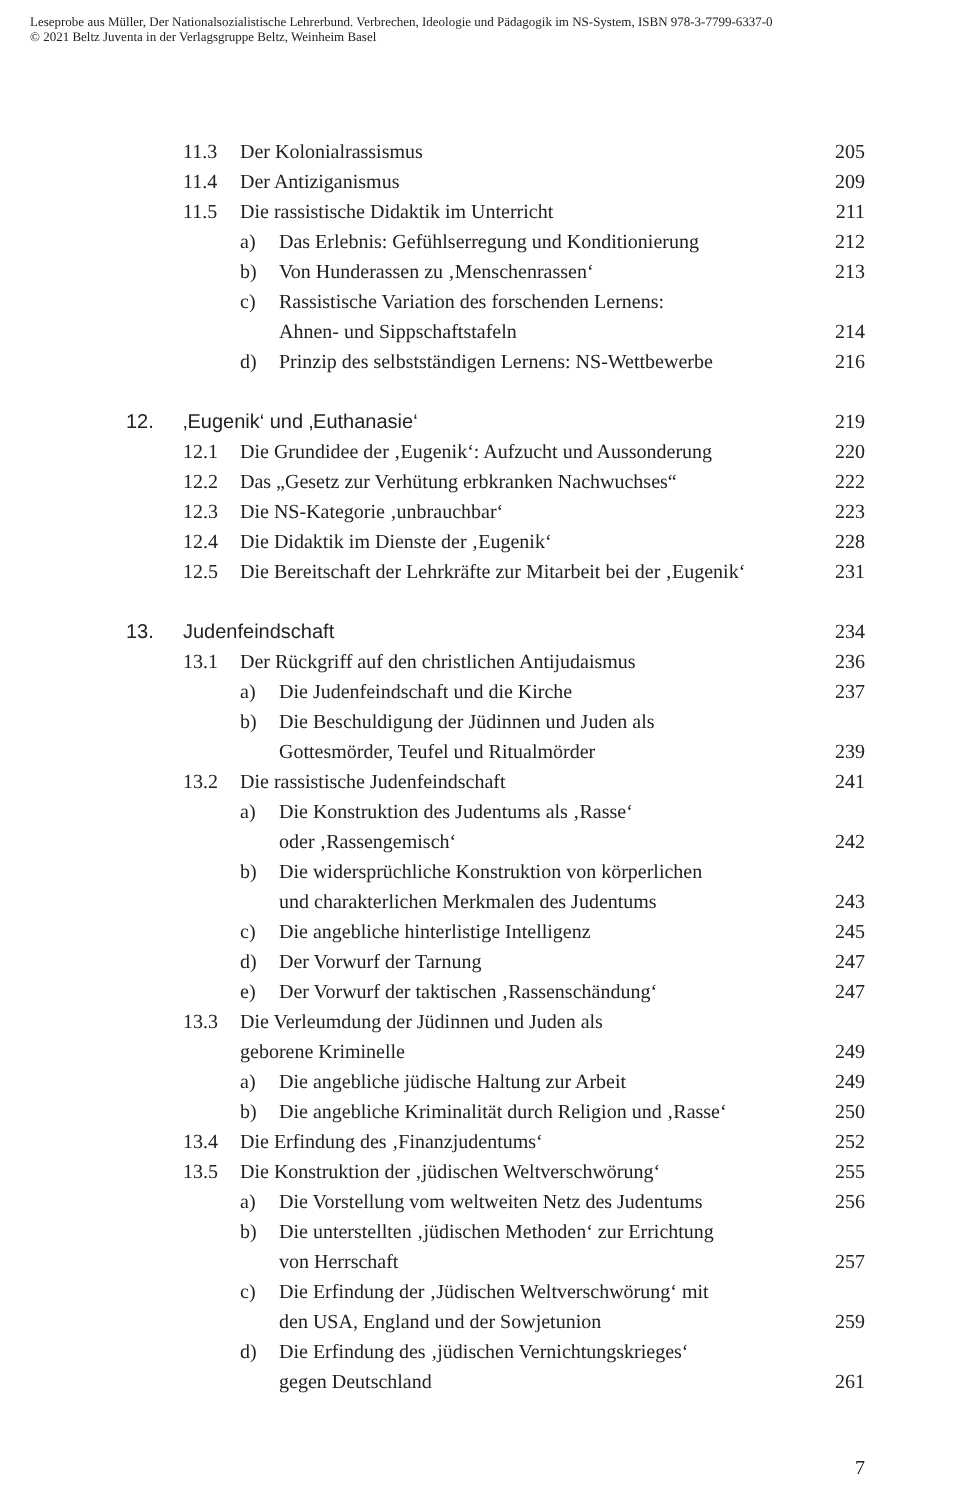Leseprobe aus Müller, Der Nationalsozialistische Lehrerbund. Verbrechen, Ideologie und Pädagogik im NS-System, ISBN 978-3-7799-6337-0
© 2021 Beltz Juventa in der Verlagsgruppe Beltz, Weinheim Basel
11.3 Der Kolonialrassismus 205
11.4 Der Antiziganismus 209
11.5 Die rassistische Didaktik im Unterricht 211
a) Das Erlebnis: Gefühlserregung und Konditionierung 212
b) Von Hunderassen zu ‚Menschenrassen‘213
c) Rassistische Variation des forschenden Lernens:
Ahnen- und Sippschaftstafeln 214
d) Prinzip des selbstständigen Lernens: NS-Wettbewerbe 216
12. ‚Eugenik‘ und ‚Euthanasie‘219
12.1 Die Grundidee der ‚Eugenik‘: Aufzucht und Aussonderung 220
12.2 Das „Gesetz zur Verhütung erbkranken Nachwuchses“222
12.3 Die NS-Kategorie ‚unbrauchbar‘223
12.4 Die Didaktik im Dienste der ‚Eugenik‘228
12.5 Die Bereitschaft der Lehrkräfte zur Mitarbeit bei der ‚Eugenik‘231
13. Judenfeindschaft 234
13.1 Der Rückgriff auf den christlichen Antijudaismus 236
a) Die Judenfeindschaft und die Kirche 237
b) Die Beschuldigung der Jüdinnen und Juden als
Gottesmörder, Teufel und Ritualmörder 239
13.2 Die rassistische Judenfeindschaft 241
a) Die Konstruktion des Judentums als ‚Rasse‘
oder ‚Rassengemisch‘242
b) Die widersprüchliche Konstruktion von körperlichen
und charakterlichen Merkmalen des Judentums 243
c) Die angebliche hinterlistige Intelligenz 245
d) Der Vorwurf der Tarnung 247
e) Der Vorwurf der taktischen ‚Rassenschändung‘247
13.3 Die Verleumdung der Jüdinnen und Juden als
geborene Kriminelle 249
a) Die angebliche jüdische Haltung zur Arbeit 249
b) Die angebliche Kriminalität durch Religion und ‚Rasse‘250
13.4 Die Erfindung des ‚Finanzjudentums‘252
13.5 Die Konstruktion der ‚jüdischen Weltverschwörung‘255
a) Die Vorstellung vom weltweiten Netz des Judentums 256
b) Die unterstellten ‚jüdischen Methoden‘ zur Errichtung
von Herrschaft 257
c) Die Erfindung der ‚Jüdischen Weltverschwörung‘ mit
den USA, England und der Sowjetunion 259
d) Die Erfindung des ‚jüdischen Vernichtungskrieges‘
gegen Deutschland 261
7